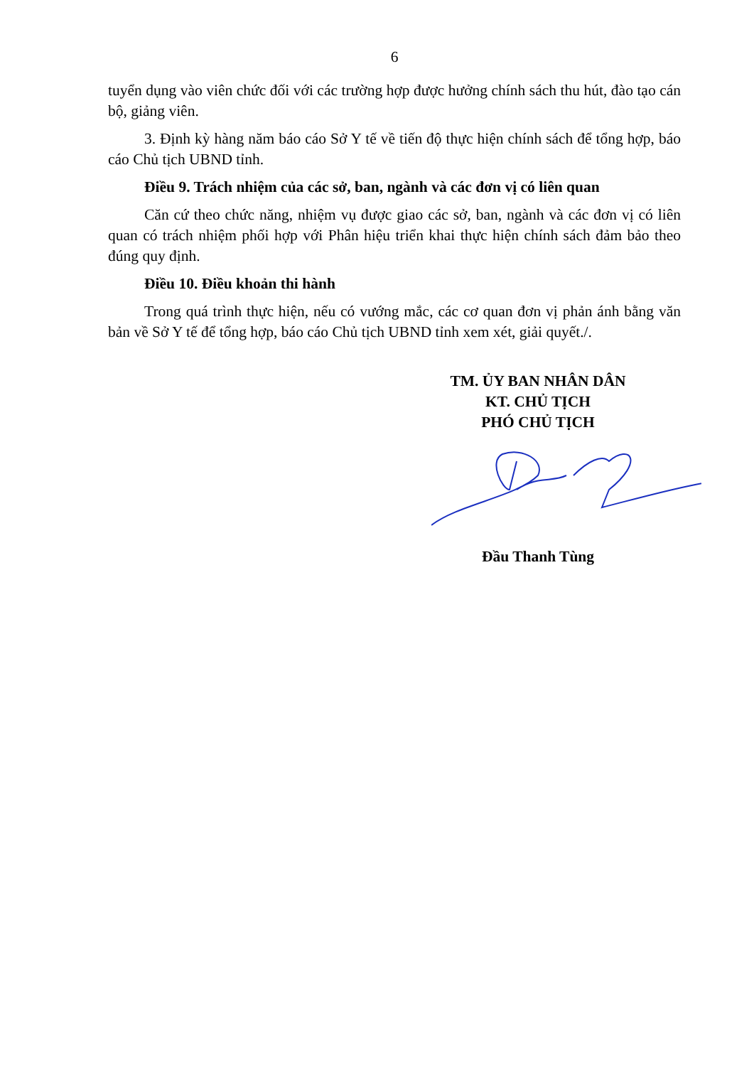6
tuyển dụng vào viên chức đối với các trường hợp được hưởng chính sách thu hút, đào tạo cán bộ, giảng viên.
3. Định kỳ hàng năm báo cáo Sở Y tế về tiến độ thực hiện chính sách để tổng hợp, báo cáo Chủ tịch UBND tỉnh.
Điều 9. Trách nhiệm của các sở, ban, ngành và các đơn vị có liên quan
Căn cứ theo chức năng, nhiệm vụ được giao các sở, ban, ngành và các đơn vị có liên quan có trách nhiệm phối hợp với Phân hiệu triển khai thực hiện chính sách đảm bảo theo đúng quy định.
Điều 10. Điều khoản thi hành
Trong quá trình thực hiện, nếu có vướng mắc, các cơ quan đơn vị phản ánh bằng văn bản về Sở Y tế để tổng hợp, báo cáo Chủ tịch UBND tỉnh xem xét, giải quyết./.
TM. ỦY BAN NHÂN DÂN
KT. CHỦ TỊCH
PHÓ CHỦ TỊCH
Đầu Thanh Tùng